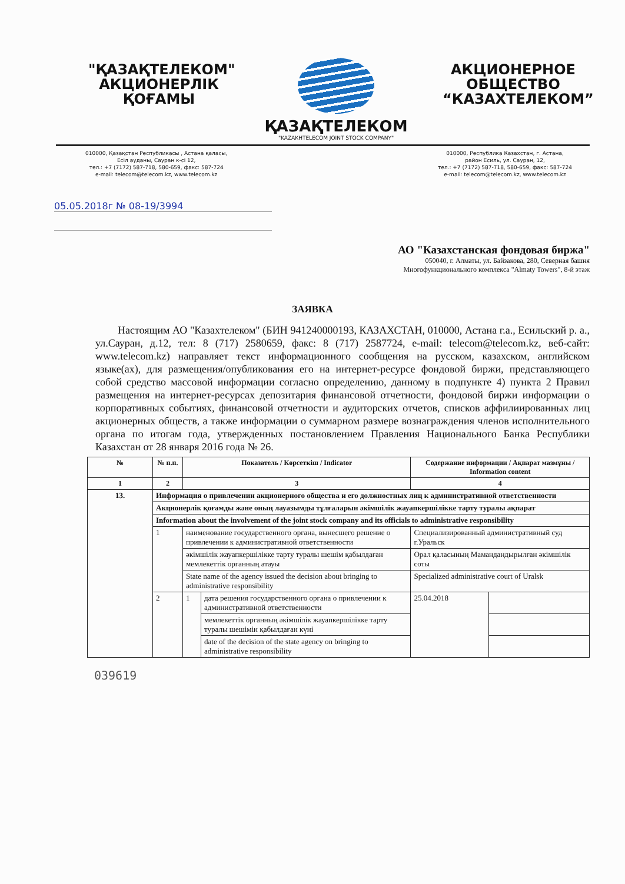"ҚАЗАҚТЕЛЕКОМ"
АКЦИОНЕРЛІК
ҚОҒАМЫ
ҚАЗАҚТЕЛЕКОМ
"KAZAKHTELECOM JOINT STOCK COMPANY"
АКЦИОНЕРНОЕ
ОБЩЕСТВО
“КАЗАХТЕЛЕКОМ”
010000, Қазақстан Республикасы , Астана қаласы,
Есіл ауданы, Сауран к-сі 12,
тел.: +7 (7172) 587-718, 580-659, факс: 587-724
e-mail: telecom@telecom.kz, www.telecom.kz
010000, Республика Казахстан, г. Астана,
район Есиль, ул. Сауран, 12,
тел.: +7 (7172) 587-718, 580-659, факс: 587-724
e-mail: telecom@telecom.kz, www.telecom.kz
05.05.2018г № 08-19/3994
АО "Казахстанская фондовая биржа"
050040, г. Алматы, ул. Байзакова, 280, Северная башня Многофункционального комплекса "Almaty Towers", 8-й этаж
ЗАЯВКА
Настоящим АО "Казахтелеком" (БИН 941240000193, КАЗАХСТАН, 010000, Астана г.а., Есильский р. а., ул.Сауран, д.12, тел: 8 (717) 2580659, факс: 8 (717) 2587724, e-mail: telecom@telecom.kz, веб-сайт: www.telecom.kz) направляет текст информационного сообщения на русском, казахском, английском языке(ах), для размещения/опубликования его на интернет-ресурсе фондовой биржи, представляющего собой средство массовой информации согласно определению, данному в подпункте 4) пункта 2 Правил размещения на интернет-ресурсах депозитария финансовой отчетности, фондовой биржи информации о корпоративных событиях, финансовой отчетности и аудиторских отчетов, списков аффилиированных лиц акционерных обществ, а также информации о суммарном размере вознаграждения членов исполнительного органа по итогам года, утвержденных постановлением Правления Национального Банка Республики Казахстан от 28 января 2016 года № 26.
| № | № п.п. | Показатель / Көрсеткіш / Indicator | | Содержание информации / Ақпарат мазмұны / Information content | |
| --- | --- | --- | --- | --- | --- |
| 1 | 2 | 3 | | 4 | |
| 13. | Информация о привлечении акционерного общества и его должностных лиц к административной ответственности | | | | |
| | Акционерлік қоғамды және оның лауазымды тұлғаларын әкімшілік жауапкершілікке тарту туралы ақпарат | | | | |
| | Information about the involvement of the joint stock company and its officials to administrative responsibility | | | | |
| | 1 | наименование государственного органа, вынесшего решение о привлечении к административной ответственности | | Специализированный административный суд г.Уральск | |
| | | әкімшілік жауапкершілікке тарту туралы шешім қабылдаған мемлекеттік органның атауы | | Орал қаласының Мамандандырылған әкімшілік соты | |
| | | State name of the agency issued the decision about bringing to administrative responsibility | | Specialized administrative court of Uralsk | |
| | 2 | 1 | дата решения государственного органа о привлечении к административной ответственности | 25.04.2018 | |
| | | | мемлекеттік органның әкімшілік жауапкершілікке тарту туралы шешімін қабылдаған күні | | |
| | | | date of the decision of the state agency on bringing to administrative responsibility | | |
039619